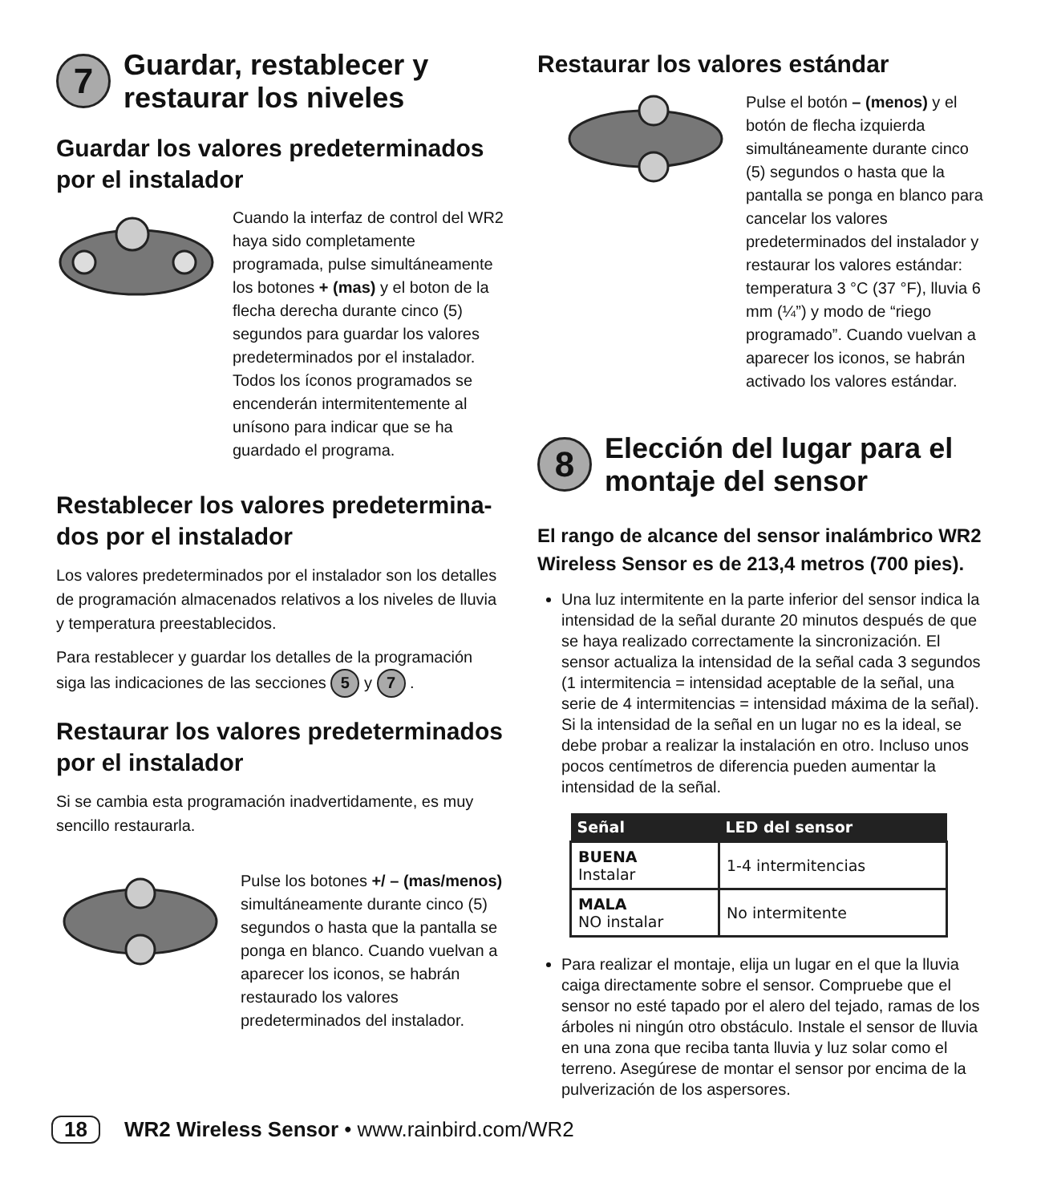7 Guardar, restablecer y restaurar los niveles
Guardar los valores predeterminados por el instalador
Cuando la interfaz de control del WR2 haya sido completamente programada, pulse simultáneamente los botones + (mas) y el boton de la flecha derecha durante cinco (5) segundos para guardar los valores predeterminados por el instalador. Todos los íconos programados se encenderán intermitentemente al unísono para indicar que se ha guardado el programa.
Restablecer los valores predetermina-dos por el instalador
Los valores predeterminados por el instalador son los detalles de programación almacenados relativos a los niveles de lluvia y temperatura preestablecidos.
Para restablecer y guardar los detalles de la programación siga las indicaciones de las secciones 5 y 7 .
Restaurar los valores predeterminados por el instalador
Si se cambia esta programación inadvertidamente, es muy sencillo restaurarla.
Pulse los botones +/ – (mas/menos) simultáneamente durante cinco (5) segundos o hasta que la pantalla se ponga en blanco. Cuando vuelvan a aparecer los iconos, se habrán restaurado los valores predeterminados del instalador.
Restaurar los valores estándar
Pulse el botón – (menos) y el botón de flecha izquierda simultáneamente durante cinco (5) segundos o hasta que la pantalla se ponga en blanco para cancelar los valores predeterminados del instalador y restaurar los valores estándar: temperatura 3 °C (37 °F), lluvia 6 mm (¼”) y modo de “riego programado”. Cuando vuelvan a aparecer los iconos, se habrán activado los valores estándar.
8 Elección del lugar para el montaje del sensor
El rango de alcance del sensor inalámbrico WR2 Wireless Sensor es de 213,4 metros (700 pies).
Una luz intermitente en la parte inferior del sensor indica la intensidad de la señal durante 20 minutos después de que se haya realizado correctamente la sincronización. El sensor actualiza la intensidad de la señal cada 3 segundos (1 intermitencia = intensidad aceptable de la señal, una serie de 4 intermitencias = intensidad máxima de la señal). Si la intensidad de la señal en un lugar no es la ideal, se debe probar a realizar la instalación en otro. Incluso unos pocos centímetros de diferencia pueden aumentar la intensidad de la señal.
| Señal | LED del sensor |
| --- | --- |
| BUENA Instalar | 1-4 intermitencias |
| MALA NO instalar | No intermitente |
Para realizar el montaje, elija un lugar en el que la lluvia caiga directamente sobre el sensor. Compruebe que el sensor no esté tapado por el alero del tejado, ramas de los árboles ni ningún otro obstáculo. Instale el sensor de lluvia en una zona que reciba tanta lluvia y luz solar como el terreno. Asegúrese de montar el sensor por encima de la pulverización de los aspersores.
18 WR2 Wireless Sensor • www.rainbird.com/WR2